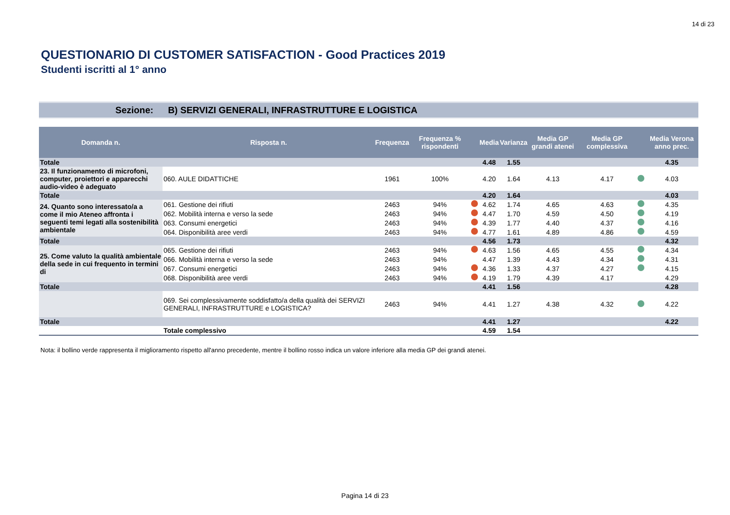14 di 23
QUESTIONARIO DI CUSTOMER SATISFACTION - Good Practices 2019
Studenti iscritti al 1° anno
Sezione: B) SERVIZI GENERALI, INFRASTRUTTURE E LOGISTICA
| Domanda n. | Risposta n. | Frequenza | Frequenza % rispondenti | | Media | Varianza | Media GP grandi atenei | Media GP complessiva | | Media Verona anno prec. |
| --- | --- | --- | --- | --- | --- | --- | --- | --- | --- | --- |
| Totale | | | | | 4.48 | 1.55 | | | | 4.35 |
| 23. Il funzionamento di microfoni, computer, proiettori e apparecchi audio-video è adeguato | 060. AULE DIDATTICHE | 1961 | 100% | | 4.20 | 1.64 | 4.13 | 4.17 | | 4.03 |
| Totale | | | | | 4.20 | 1.64 | | | | 4.03 |
| 24. Quanto sono interessato/a a come il mio Ateneo affronta i seguenti temi legati alla sostenibilità ambientale | 061. Gestione dei rifiuti | 2463 | 94% | | 4.62 | 1.74 | 4.65 | 4.63 | | 4.35 |
| | 062. Mobilità interna e verso la sede | 2463 | 94% | | 4.47 | 1.70 | 4.59 | 4.50 | | 4.19 |
| | 063. Consumi energetici | 2463 | 94% | | 4.39 | 1.77 | 4.40 | 4.37 | | 4.16 |
| | 064. Disponibilità aree verdi | 2463 | 94% | | 4.77 | 1.61 | 4.89 | 4.86 | | 4.59 |
| Totale | | | | | 4.56 | 1.73 | | | | 4.32 |
| 25. Come valuto la qualità ambientale della sede in cui frequento in termini di | 065. Gestione dei rifiuti | 2463 | 94% | | 4.63 | 1.56 | 4.65 | 4.55 | | 4.34 |
| | 066. Mobilità interna e verso la sede | 2463 | 94% | | 4.47 | 1.39 | 4.43 | 4.34 | | 4.31 |
| | 067. Consumi energetici | 2463 | 94% | | 4.36 | 1.33 | 4.37 | 4.27 | | 4.15 |
| | 068. Disponibilità aree verdi | 2463 | 94% | | 4.19 | 1.79 | 4.39 | 4.17 | | 4.29 |
| Totale | | | | | 4.41 | 1.56 | | | | 4.28 |
| | 069. Sei complessivamente soddisfatto/a della qualità dei SERVIZI GENERALI, INFRASTRUTTURE e LOGISTICA? | 2463 | 94% | | 4.41 | 1.27 | 4.38 | 4.32 | | 4.22 |
| Totale | | | | | 4.41 | 1.27 | | | | 4.22 |
| | Totale complessivo | | | | 4.59 | 1.54 | | | | |
Nota: il bollino verde rappresenta il miglioramento rispetto all'anno precedente, mentre il bollino rosso indica un valore inferiore alla media GP dei grandi atenei.
Pagina 14 di 23